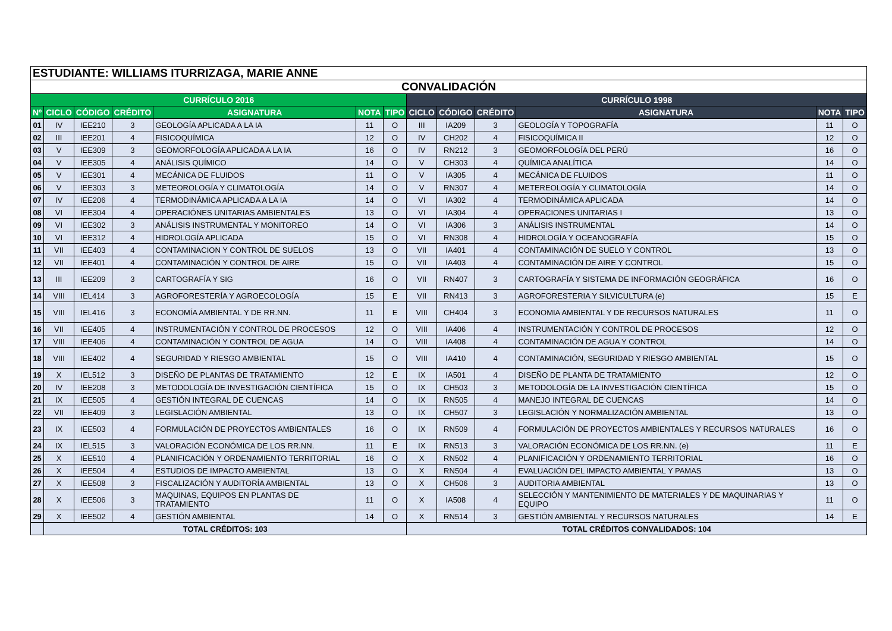| ESTUDIANTE: WILLIAMS ITURRIZAGA, MARIE ANNE | | | | | | | | | | | | |
| CONVALIDACIÓN | | | | | | | | | | | | |
| CURRÍCULO 2016 | | | | | | | CURRÍCULO 1998 | | | | | |
| Nº | CICLO | CÓDIGO | CRÉDITO | ASIGNATURA | NOTA | TIPO | CICLO | CÓDIGO | CRÉDITO | ASIGNATURA | NOTA | TIPO |
| 01 | IV | IEE210 | 3 | GEOLOGÍA APLICADA A LA IA | 11 | O | III | IA209 | 3 | GEOLOGÍA Y TOPOGRAFÍA | 11 | O |
| 02 | III | IEE201 | 4 | FISICOQUÍMICA | 12 | O | IV | CH202 | 4 | FISICOQUÍMICA II | 12 | O |
| 03 | V | IEE309 | 3 | GEOMORFOLOGÍA APLICADA A LA IA | 16 | O | IV | RN212 | 3 | GEOMORFOLOGÍA DEL PERÚ | 16 | O |
| 04 | V | IEE305 | 4 | ANÁLISIS QUÍMICO | 14 | O | V | CH303 | 4 | QUÍMICA ANALÍTICA | 14 | O |
| 05 | V | IEE301 | 4 | MECÁNICA DE FLUIDOS | 11 | O | V | IA305 | 4 | MECÁNICA DE FLUIDOS | 11 | O |
| 06 | V | IEE303 | 3 | METEOROLOGÍA Y CLIMATOLOGÍA | 14 | O | V | RN307 | 4 | METEREOLOGÍA Y CLIMATOLOGÍA | 14 | O |
| 07 | IV | IEE206 | 4 | TERMODINÁMICA APLICADA A LA IA | 14 | O | VI | IA302 | 4 | TERMODINÁMICA APLICADA | 14 | O |
| 08 | VI | IEE304 | 4 | OPERACIÓNES UNITARIAS AMBIENTALES | 13 | O | VI | IA304 | 4 | OPERACIONES UNITARIAS I | 13 | O |
| 09 | VI | IEE302 | 3 | ANÁLISIS INSTRUMENTAL Y MONITOREO | 14 | O | VI | IA306 | 3 | ANÁLISIS INSTRUMENTAL | 14 | O |
| 10 | VI | IEE312 | 4 | HIDROLOGÍA APLICADA | 15 | O | VI | RN308 | 4 | HIDROLOGÍA Y OCEANOGRAFÍA | 15 | O |
| 11 | VII | IEE403 | 4 | CONTAMINACION Y CONTROL DE SUELOS | 13 | O | VII | IA401 | 4 | CONTAMINACIÓN DE SUELO Y CONTROL | 13 | O |
| 12 | VII | IEE401 | 4 | CONTAMINACIÓN Y CONTROL DE AIRE | 15 | O | VII | IA403 | 4 | CONTAMINACIÓN DE AIRE Y CONTROL | 15 | O |
| 13 | III | IEE209 | 3 | CARTOGRAFÍA Y SIG | 16 | O | VII | RN407 | 3 | CARTOGRAFÍA Y SISTEMA DE INFORMACIÓN GEOGRÁFICA | 16 | O |
| 14 | VIII | IEL414 | 3 | AGROFORESTERÍA Y AGROECOLOGÍA | 15 | E | VII | RN413 | 3 | AGROFORESTERIA Y SILVICULTURA (e) | 15 | E |
| 15 | VIII | IEL416 | 3 | ECONOMÍA AMBIENTAL Y DE RR.NN. | 11 | E | VIII | CH404 | 3 | ECONOMIA AMBIENTAL Y DE RECURSOS NATURALES | 11 | O |
| 16 | VII | IEE405 | 4 | INSTRUMENTACIÓN Y CONTROL DE PROCESOS | 12 | O | VIII | IA406 | 4 | INSTRUMENTACIÓN Y CONTROL DE PROCESOS | 12 | O |
| 17 | VIII | IEE406 | 4 | CONTAMINACIÓN Y CONTROL DE AGUA | 14 | O | VIII | IA408 | 4 | CONTAMINACIÓN DE AGUA Y CONTROL | 14 | O |
| 18 | VIII | IEE402 | 4 | SEGURIDAD Y RIESGO AMBIENTAL | 15 | O | VIII | IA410 | 4 | CONTAMINACIÓN, SEGURIDAD Y RIESGO AMBIENTAL | 15 | O |
| 19 | X | IEL512 | 3 | DISEÑO DE PLANTAS DE TRATAMIENTO | 12 | E | IX | IA501 | 4 | DISEÑO DE PLANTA DE TRATAMIENTO | 12 | O |
| 20 | IV | IEE208 | 3 | METODOLOGÍA DE INVESTIGACIÓN CIENTÍFICA | 15 | O | IX | CH503 | 3 | METODOLOGÍA DE LA INVESTIGACIÓN CIENTÍFICA | 15 | O |
| 21 | IX | IEE505 | 4 | GESTIÓN INTEGRAL DE CUENCAS | 14 | O | IX | RN505 | 4 | MANEJO INTEGRAL DE CUENCAS | 14 | O |
| 22 | VII | IEE409 | 3 | LEGISLACIÓN AMBIENTAL | 13 | O | IX | CH507 | 3 | LEGISLACIÓN Y NORMALIZACIÓN AMBIENTAL | 13 | O |
| 23 | IX | IEE503 | 4 | FORMULACIÓN DE PROYECTOS AMBIENTALES | 16 | O | IX | RN509 | 4 | FORMULACIÓN DE PROYECTOS AMBIENTALES Y RECURSOS NATURALES | 16 | O |
| 24 | IX | IEL515 | 3 | VALORACIÓN ECONÓMICA DE LOS RR.NN. | 11 | E | IX | RN513 | 3 | VALORACIÓN ECONÓMICA DE LOS RR.NN. (e) | 11 | E |
| 25 | X | IEE510 | 4 | PLANIFICACIÓN Y ORDENAMIENTO TERRITORIAL | 16 | O | X | RN502 | 4 | PLANIFICACIÓN Y ORDENAMIENTO TERRITORIAL | 16 | O |
| 26 | X | IEE504 | 4 | ESTUDIOS DE IMPACTO AMBIENTAL | 13 | O | X | RN504 | 4 | EVALUACIÓN DEL IMPACTO AMBIENTAL Y PAMAS | 13 | O |
| 27 | X | IEE508 | 3 | FISCALIZACIÓN Y AUDITORÍA AMBIENTAL | 13 | O | X | CH506 | 3 | AUDITORIA AMBIENTAL | 13 | O |
| 28 | X | IEE506 | 3 | MAQUINAS, EQUIPOS EN PLANTAS DE TRATAMIENTO | 11 | O | X | IA508 | 4 | SELECCIÓN Y MANTENIMIENTO DE MATERIALES Y DE MAQUINARIAS Y EQUIPO | 11 | O |
| 29 | X | IEE502 | 4 | GESTIÓN AMBIENTAL | 14 | O | X | RN514 | 3 | GESTIÓN AMBIENTAL Y RECURSOS NATURALES | 14 | E |
| | TOTAL CRÉDITOS: 103 | | | | | | TOTAL CRÉDITOS CONVALIDADOS: 104 | | | | | |